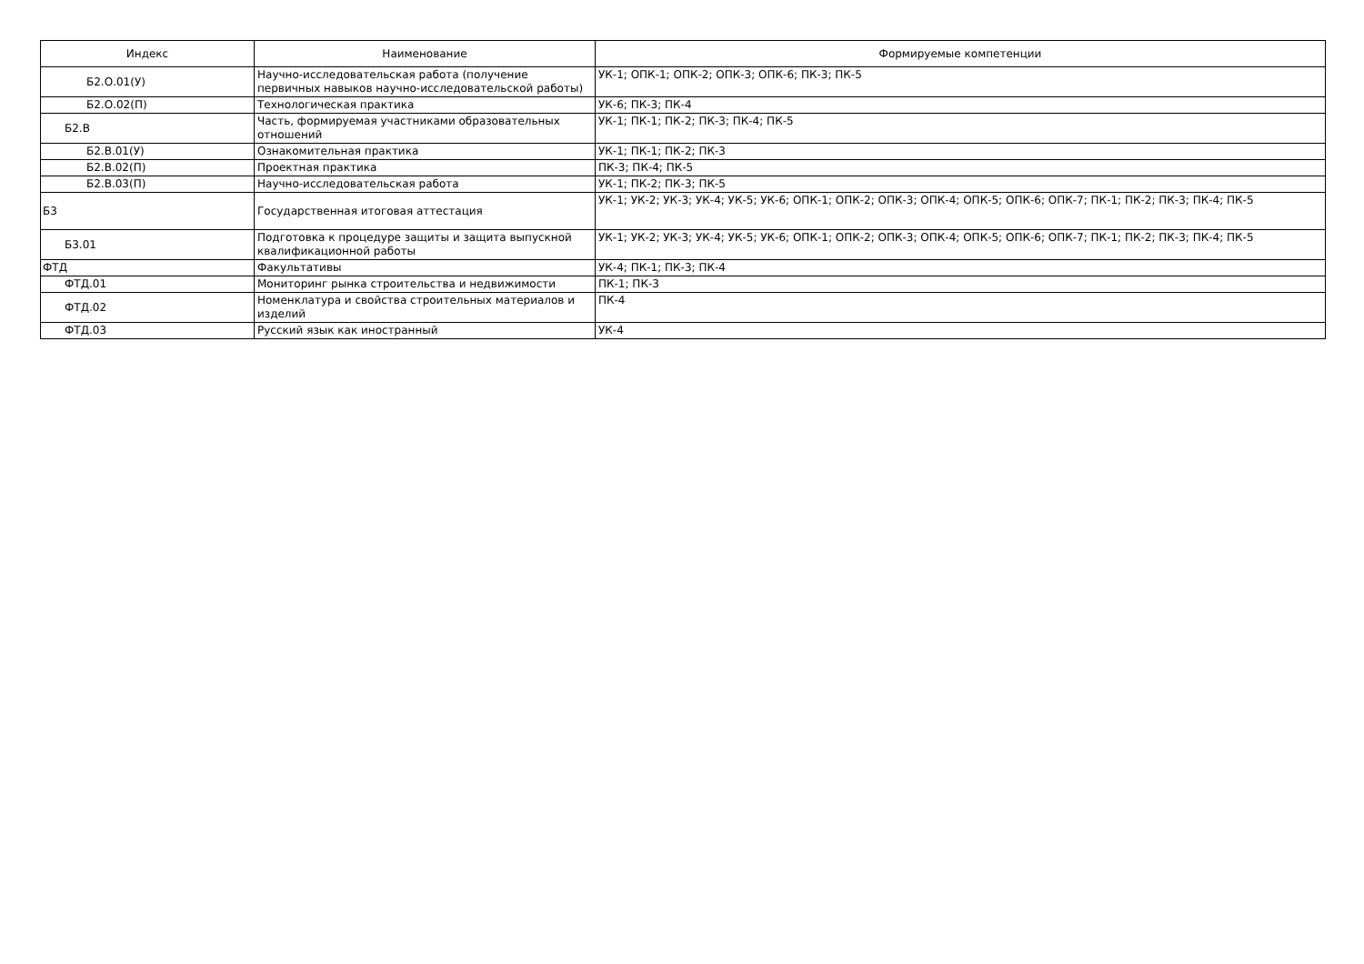| Индекс | Наименование | Формируемые компетенции |
| --- | --- | --- |
| Б2.О.01(У) | Научно-исследовательская работа (получение первичных навыков научно-исследовательской работы) | УК-1; ОПК-1; ОПК-2; ОПК-3; ОПК-6; ПК-3; ПК-5 |
| Б2.О.02(П) | Технологическая практика | УК-6; ПК-3; ПК-4 |
| Б2.В | Часть, формируемая участниками образовательных отношений | УК-1; ПК-1; ПК-2; ПК-3; ПК-4; ПК-5 |
| Б2.В.01(У) | Ознакомительная практика | УК-1; ПК-1; ПК-2; ПК-3 |
| Б2.В.02(П) | Проектная практика | ПК-3; ПК-4; ПК-5 |
| Б2.В.03(П) | Научно-исследовательская работа | УК-1; ПК-2; ПК-3; ПК-5 |
| Б3 | Государственная итоговая аттестация | УК-1; УК-2; УК-3; УК-4; УК-5; УК-6; ОПК-1; ОПК-2; ОПК-3; ОПК-4; ОПК-5; ОПК-6; ОПК-7; ПК-1; ПК-2; ПК-3; ПК-4; ПК-5 |
| Б3.01 | Подготовка к процедуре защиты и защита выпускной квалификационной работы | УК-1; УК-2; УК-3; УК-4; УК-5; УК-6; ОПК-1; ОПК-2; ОПК-3; ОПК-4; ОПК-5; ОПК-6; ОПК-7; ПК-1; ПК-2; ПК-3; ПК-4; ПК-5 |
| ФТД | Факультативы | УК-4; ПК-1; ПК-3; ПК-4 |
| ФТД.01 | Мониторинг рынка строительства и недвижимости | ПК-1; ПК-3 |
| ФТД.02 | Номенклатура и свойства строительных материалов и изделий | ПК-4 |
| ФТД.03 | Русский язык как иностранный | УК-4 |